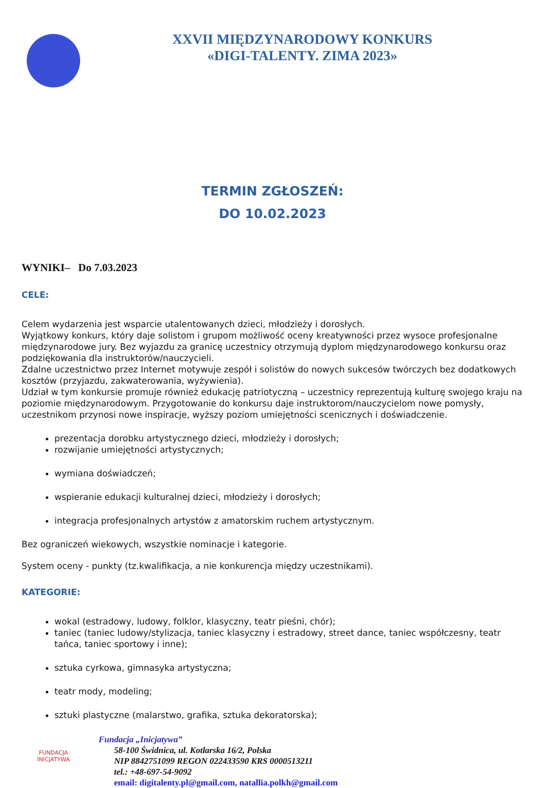XXVII MIĘDZYNARODOWY KONKURS
«DIGI-TALENTY. ZIMA 2023»
TERMIN ZGŁOSZEŃ:
DO 10.02.2023
WYNIKI– Do 7.03.2023
CELE:
Celem wydarzenia jest wsparcie utalentowanych dzieci, młodzieży i dorosłych.
Wyjątkowy konkurs, który daje solistom i grupom możliwość oceny kreatywności przez wysoce profesjonalne międzynarodowe jury. Bez wyjazdu za granicę uczestnicy otrzymują dyplom międzynarodowego konkursu oraz podziękowania dla instruktorów/nauczycieli.
Zdalne uczestnictwo przez Internet motywuje zespół i solistów do nowych sukcesów twórczych bez dodatkowych kosztów (przyjazdu, zakwaterowania, wyżywienia).
Udział w tym konkursie promuje również edukację patriotyczną – uczestnicy reprezentują kulturę swojego kraju na poziomie międzynarodowym. Przygotowanie do konkursu daje instruktorom/nauczycielom nowe pomysły, uczestnikom przynosi nowe inspiracje, wyższy poziom umiejętności scenicznych i doświadczenie.
prezentacja dorobku artystycznego dzieci, młodzieży i dorosłych;
rozwijanie umiejętności artystycznych;
wymiana doświadczeń;
wspieranie edukacji kulturalnej dzieci, młodzieży i dorosłych;
integracja profesjonalnych artystów z amatorskim ruchem artystycznym.
Bez ograniczeń wiekowych, wszystkie nominacje i kategorie.
System oceny - punkty (tz.kwalifikacja, a nie konkurencja między uczestnikami).
KATEGORIE:
wokal (estradowy, ludowy, folklor, klasyczny, teatr pieśni, chór);
taniec (taniec ludowy/stylizacja, taniec klasyczny i estradowy, street dance, taniec współczesny, teatr tańca, taniec sportowy i inne);
sztuka cyrkowa, gimnasyka artystyczna;
teatr mody, modeling;
sztuki plastyczne (malarstwo, grafika, sztuka dekoratorska);
FUNDACJA
INICJATYWA
Fundacja „Inicjatywa”
58-100 Świdnica, ul. Kotlarska 16/2, Polska
NIP 8842751099 REGON 022433590 KRS 0000513211
tel.: +48-697-54-9092
email: digitalenty.pl@gmail.com, natallia.polkh@gmail.com